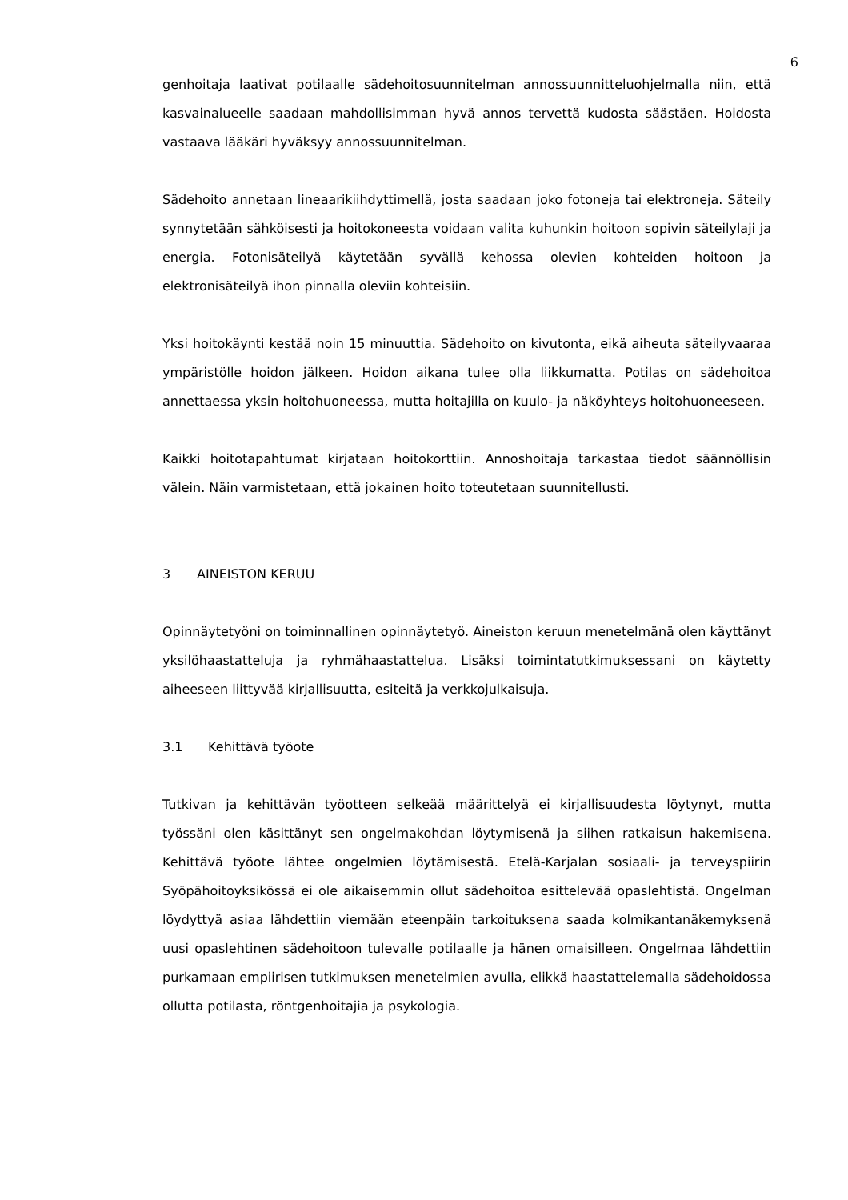6
genhoitaja laativat potilaalle sädehoitosuunnitelman annossuunnitteluohjelmalla niin, että kasvainalueelle saadaan mahdollisimman hyvä annos tervettä kudosta säästäen. Hoidosta vastaava lääkäri hyväksyy annossuunnitelman.
Sädehoito annetaan lineaarikiihdyttimellä, josta saadaan joko fotoneja tai elektroneja. Säteily synnytetään sähköisesti ja hoitokoneesta voidaan valita kuhunkin hoitoon sopivin säteilylaji ja energia. Fotonisäteilyä käytetään syvällä kehossa olevien kohteiden hoitoon ja elektronisäteilyä ihon pinnalla oleviin kohteisiin.
Yksi hoitokäynti kestää noin 15 minuuttia. Sädehoito on kivutonta, eikä aiheuta säteilyvaaraa ympäristölle hoidon jälkeen. Hoidon aikana tulee olla liikkumatta. Potilas on sädehoitoa annettaessa yksin hoitohuoneessa, mutta hoitajilla on kuulo- ja näköyhteys hoitohuoneeseen.
Kaikki hoitotapahtumat kirjataan hoitokorttiin. Annoshoitaja tarkastaa tiedot säännöllisin välein. Näin varmistetaan, että jokainen hoito toteutetaan suunnitellusti.
3 AINEISTON KERUU
Opinnäytetyöni on toiminnallinen opinnäytetyö. Aineiston keruun menetelmänä olen käyttänyt yksilöhaastatteluja ja ryhmähaastattelua. Lisäksi toimintatutkimuksessani on käytetty aiheeseen liittyvää kirjallisuutta, esiteitä ja verkkojulkaisuja.
3.1 Kehittävä työote
Tutkivan ja kehittävän työotteen selkeää määrittelyä ei kirjallisuudesta löytynyt, mutta työssäni olen käsittänyt sen ongelmakohdan löytymisenä ja siihen ratkaisun hakemisena. Kehittävä työote lähtee ongelmien löytämisestä. Etelä-Karjalan sosiaali- ja terveyspiirin Syöpähoitoyksikössä ei ole aikaisemmin ollut sädehoitoa esittelevää opaslehtistä. Ongelman löydyttyä asiaa lähdettiin viemään eteenpäin tarkoituksena saada kolmikantanäkemyksenä uusi opaslehtinen sädehoitoon tulevalle potilaalle ja hänen omaisilleen. Ongelmaa lähdettiin purkamaan empiirisen tutkimuksen menetelmien avulla, elikkä haastattelemalla sädehoidossa ollutta potilasta, röntgenhoitajia ja psykologia.